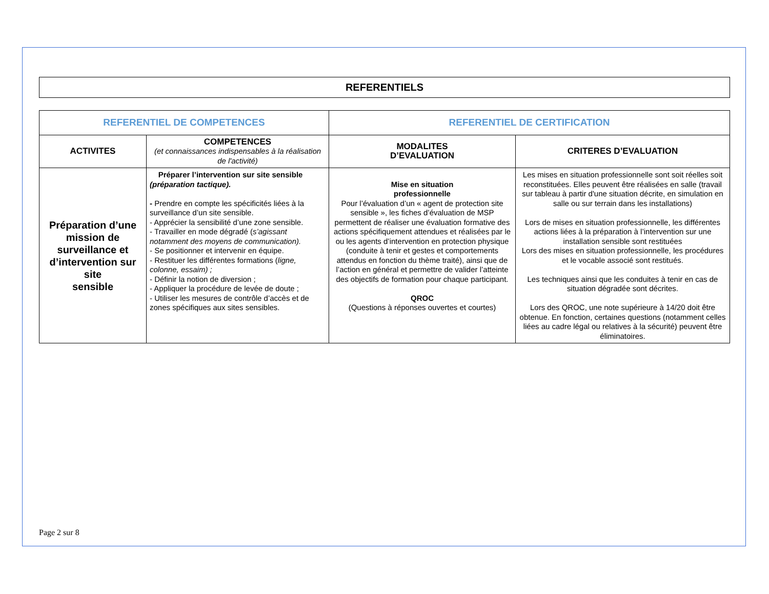REFERENTIELS
| REFERENTIEL DE COMPETENCES | | REFERENTIEL DE CERTIFICATION | |
| --- | --- | --- | --- |
| ACTIVITES | COMPETENCES (et connaissances indispensables à la réalisation de l'activité) | MODALITES D’EVALUATION | CRITERES D’EVALUATION |
| Préparation d’une mission de surveillance et d’intervention sur site sensible | Préparer l’intervention sur site sensible (préparation tactique). - Prendre en compte les spécificités liées à la surveillance d’un site sensible. - Apprécier la sensibilité d’une zone sensible. - Travailler en mode dégradé ( s’agissant notamment des moyens de communication). - Se positionner et intervenir en équipe. - Restituer les différentes formations ( ligne, colonne, essaim) ; - Définir la notion de diversion ; - Appliquer la procédure de levée de doute ; - Utiliser les mesures de contrôle d’accès et de zones spécifiques aux sites sensibles. | Mise en situation professionnelle Pour l’évaluation d’un « agent de protection site sensible », les fiches d’évaluation de MSP permettent de réaliser une évaluation formative des actions spécifiquement attendues et réalisées par le ou les agents d’intervention en protection physique (conduite à tenir et gestes et comportements attendus en fonction du thème traité), ainsi que de l’action en général et permettre de valider l’atteinte des objectifs de formation pour chaque participant. QROC (Questions à réponses ouvertes et courtes) | Les mises en situation professionnelle sont soit réelles soit reconstituées. Elles peuvent être réalisées en salle (travail sur tableau à partir d'une situation décrite, en simulation en salle ou sur terrain dans les installations) Lors de mises en situation professionnelle, les différentes actions liées à la préparation à l’intervention sur une installation sensible sont restituées Lors des mises en situation professionnelle, les procédures et le vocable associé sont restitués. Les techniques ainsi que les conduites à tenir en cas de situation dégradée sont décrites. Lors des QROC, une note supérieure à 14/20 doit être obtenue. En fonction, certaines questions (notamment celles liées au cadre légal ou relatives à la sécurité) peuvent être éliminatoires. |
Page 2 sur 8